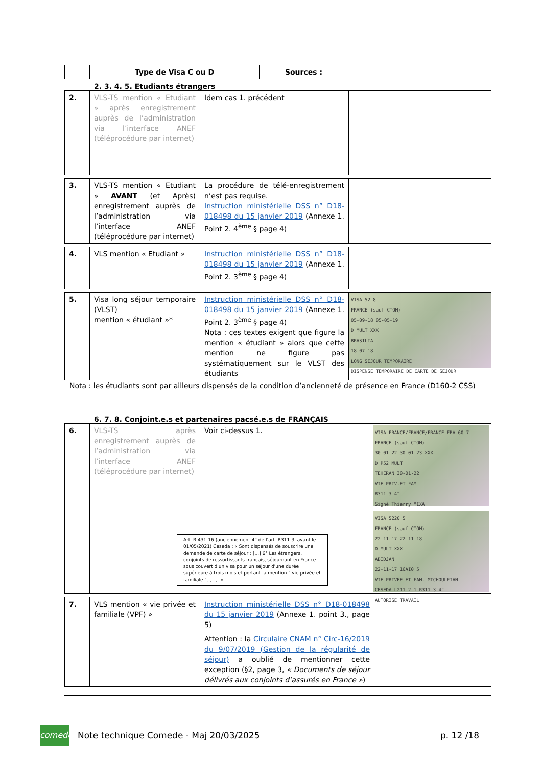| | Type de Visa C ou D | Sources : |
| --- | --- | --- |
2. 3. 4. 5. Etudiants étrangers
| 2. | VLS-TS mention « Etudiant » après enregistrement auprès de l’administration via l’interface ANEF (téléprocédure par internet) | Idem cas 1. précédent | |
| 3. | VLS-TS mention « Etudiant » AVANT (et Après) enregistrement auprès de l’administration via l’interface ANEF (téléprocédure par internet) | La procédure de télé-enregistrement n’est pas requise. Instruction ministérielle DSS n° D18-018498 du 15 janvier 2019 (Annexe 1. Point 2. 4<sup>ème</sup> § page 4) | |
| 4. | VLS mention « Etudiant » | Instruction ministérielle DSS n° D18-018498 du 15 janvier 2019 (Annexe 1. Point 2. 3<sup>ème</sup> § page 4) | |
| 5. | Visa long séjour temporaire (VLST) mention « étudiant »* | Instruction ministérielle DSS n° D18-018498 du 15 janvier 2019 (Annexe 1. Point 2. 3<sup>ème</sup> § page 4) Nota : ces textes exigent que figure la mention « étudiant » alors que cette mention ne figure pas systématiquement sur le VLST des étudiants | VISA 52 8 FRANCE (sauf CTOM) 05-09-18 05-05-19 D MULT XXX BRASILIA 18-07-18 LONG SEJOUR TEMPORAIRE DISPENSE TEMPORAIRE DE CARTE DE SEJOUR |
Nota : les étudiants sont par ailleurs dispensés de la condition d’ancienneté de présence en France (D160-2 CSS)
6. 7. 8. Conjoint.e.s et partenaires pacsé.e.s de FRANÇAIS
| 6. | VLS-TS après enregistrement auprès de l’administration via l’interface ANEF (téléprocédure par internet) Voir ci-dessus 1. Art. R.431-16 (anciennement 4° de l’art. R311-3, avant le 01/05/2021) Ceseda : « Sont dispensés de souscrire une demande de carte de séjour : [...] 6° Les étrangers, conjoints de ressortissants français, séjournant en France sous couvert d'un visa pour un séjour d'une durée supérieure à trois mois et portant la mention " vie privée et familiale ", [...]. » | VISA FRANCE/FRANCE/FRANCE FRA 60 7 FRANCE (sauf CTOM) 30-01-22 30-01-23 XXX D P52 MULT TEHERAN 30-01-22 VIE PRIV.ET FAM R311-3 4° Signé Thierry MIXA VISA 5220 5 FRANCE (sauf CTOM) 22-11-17 22-11-18 D MULT XXX ABIDJAN 22-11-17 16AI0 5 VIE PRIVEE ET FAM. MTCHOULFIAN CESEDA L211-2-1 R311-3 4° AUTORISE TRAVAIL |
| 7. | VLS mention « vie privée et familiale (VPF) » | Instruction ministérielle DSS n° D18-018498 du 15 janvier 2019 (Annexe 1. point 3., page 5) Attention : la Circulaire CNAM n° Circ-16/2019 du 9/07/2019 (Gestion de la régularité de séjour) a oublié de mentionner cette exception (§2, page 3, « Documents de séjour délivrés aux conjoints d’assurés en France » ) | |
comede
Note technique Comede - Maj 20/03/2025
p. 12 /18